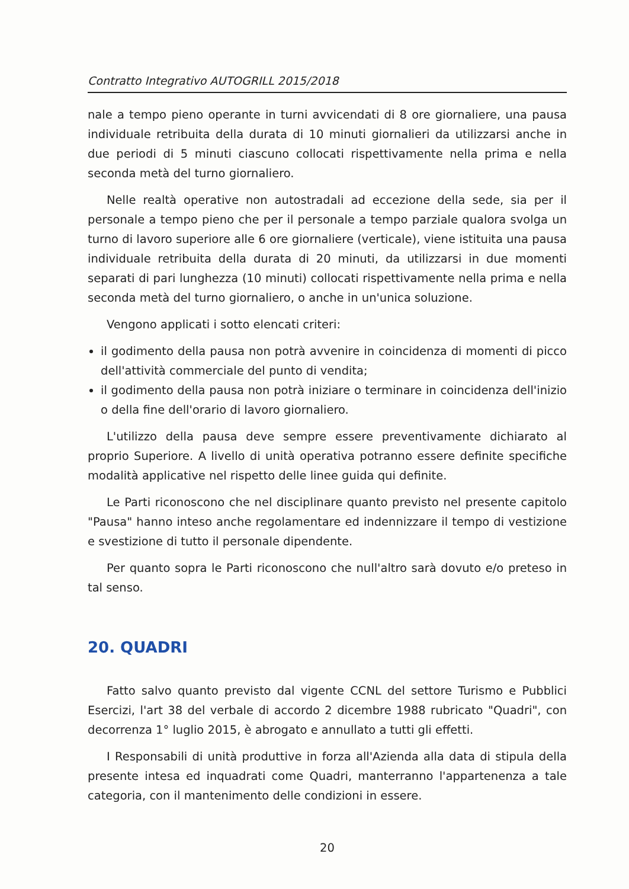Contratto Integrativo AUTOGRILL 2015/2018
nale a tempo pieno operante in turni avvicendati di 8 ore giornaliere, una pausa individuale retribuita della durata di 10 minuti giornalieri da utilizzarsi anche in due periodi di 5 minuti ciascuno collocati rispettivamente nella prima e nella seconda metà del turno giornaliero.
Nelle realtà operative non autostradali ad eccezione della sede, sia per il personale a tempo pieno che per il personale a tempo parziale qualora svolga un turno di lavoro superiore alle 6 ore giornaliere (verticale), viene istituita una pausa individuale retribuita della durata di 20 minuti, da utilizzarsi in due momenti separati di pari lunghezza (10 minuti) collocati rispettivamente nella prima e nella seconda metà del turno giornaliero, o anche in un'unica soluzione.
Vengono applicati i sotto elencati criteri:
il godimento della pausa non potrà avvenire in coincidenza di momenti di picco dell'attività commerciale del punto di vendita;
il godimento della pausa non potrà iniziare o terminare in coincidenza dell'inizio o della fine dell'orario di lavoro giornaliero.
L'utilizzo della pausa deve sempre essere preventivamente dichiarato al proprio Superiore. A livello di unità operativa potranno essere definite specifiche modalità applicative nel rispetto delle linee guida qui definite.
Le Parti riconoscono che nel disciplinare quanto previsto nel presente capitolo "Pausa" hanno inteso anche regolamentare ed indennizzare il tempo di vestizione e svestizione di tutto il personale dipendente.
Per quanto sopra le Parti riconoscono che null'altro sarà dovuto e/o preteso in tal senso.
20. QUADRI
Fatto salvo quanto previsto dal vigente CCNL del settore Turismo e Pubblici Esercizi, l'art 38 del verbale di accordo 2 dicembre 1988 rubricato "Quadri", con decorrenza 1° luglio 2015, è abrogato e annullato a tutti gli effetti.
I Responsabili di unità produttive in forza all'Azienda alla data di stipula della presente intesa ed inquadrati come Quadri, manterranno l'appartenenza a tale categoria, con il mantenimento delle condizioni in essere.
20